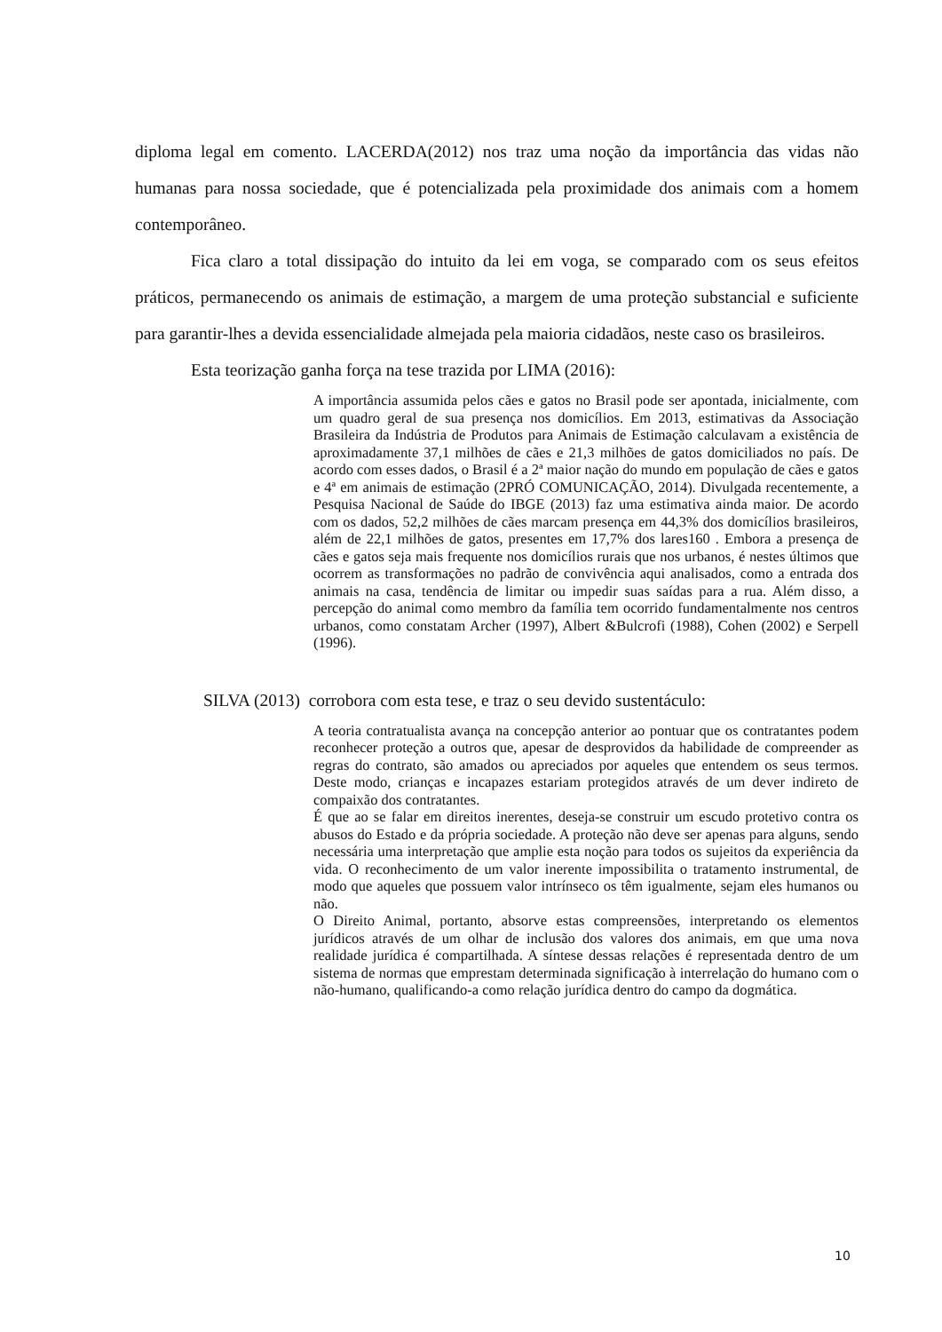diploma legal em comento. LACERDA(2012) nos traz uma noção da importância das vidas não humanas para nossa sociedade, que é potencializada pela proximidade dos animais com a homem contemporâneo.
Fica claro a total dissipação do intuito da lei em voga, se comparado com os seus efeitos práticos, permanecendo os animais de estimação, a margem de uma proteção substancial e suficiente para garantir-lhes a devida essencialidade almejada pela maioria cidadãos, neste caso os brasileiros.
Esta teorização ganha força na tese trazida por LIMA (2016):
A importância assumida pelos cães e gatos no Brasil pode ser apontada, inicialmente, com um quadro geral de sua presença nos domicílios. Em 2013, estimativas da Associação Brasileira da Indústria de Produtos para Animais de Estimação calculavam a existência de aproximadamente 37,1 milhões de cães e 21,3 milhões de gatos domiciliados no país. De acordo com esses dados, o Brasil é a 2ª maior nação do mundo em população de cães e gatos e 4ª em animais de estimação (2PRÓ COMUNICAÇÃO, 2014). Divulgada recentemente, a Pesquisa Nacional de Saúde do IBGE (2013) faz uma estimativa ainda maior. De acordo com os dados, 52,2 milhões de cães marcam presença em 44,3% dos domicílios brasileiros, além de 22,1 milhões de gatos, presentes em 17,7% dos lares160 . Embora a presença de cães e gatos seja mais frequente nos domicílios rurais que nos urbanos, é nestes últimos que ocorrem as transformações no padrão de convivência aqui analisados, como a entrada dos animais na casa, tendência de limitar ou impedir suas saídas para a rua. Além disso, a percepção do animal como membro da família tem ocorrido fundamentalmente nos centros urbanos, como constatam Archer (1997), Albert &Bulcrofi (1988), Cohen (2002) e Serpell (1996).
SILVA (2013) corrobora com esta tese, e traz o seu devido sustentáculo:
A teoria contratualista avança na concepção anterior ao pontuar que os contratantes podem reconhecer proteção a outros que, apesar de desprovidos da habilidade de compreender as regras do contrato, são amados ou apreciados por aqueles que entendem os seus termos. Deste modo, crianças e incapazes estariam protegidos através de um dever indireto de compaixão dos contratantes.
É que ao se falar em direitos inerentes, deseja-se construir um escudo protetivo contra os abusos do Estado e da própria sociedade. A proteção não deve ser apenas para alguns, sendo necessária uma interpretação que amplie esta noção para todos os sujeitos da experiência da vida. O reconhecimento de um valor inerente impossibilita o tratamento instrumental, de modo que aqueles que possuem valor intrínseco os têm igualmente, sejam eles humanos ou não.
O Direito Animal, portanto, absorve estas compreensões, interpretando os elementos jurídicos através de um olhar de inclusão dos valores dos animais, em que uma nova realidade jurídica é compartilhada. A síntese dessas relações é representada dentro de um sistema de normas que emprestam determinada significação à interrelação do humano com o não-humano, qualificando-a como relação jurídica dentro do campo da dogmática.
10